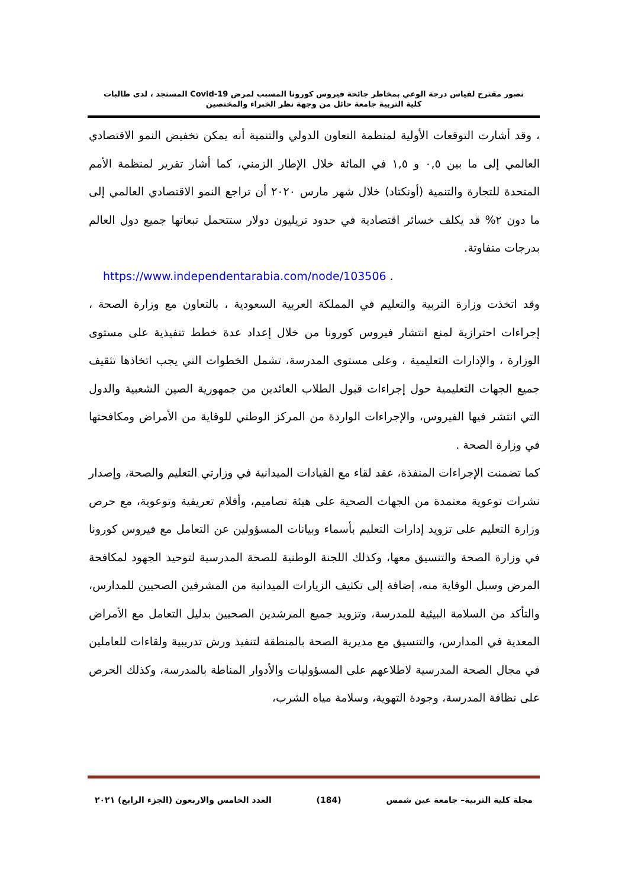تصور مقترح لقياس درجة الوعي بمخاطر جائحة فيروس كورونا المسبب لمرض Covid-19 المستجد ، لدى طالبات
كلية التربية جامعة حائل من وجهة نظر الخبراء والمختصين
، وقد أشارت التوقعات الأولية لمنظمة التعاون الدولي والتنمية أنه يمكن تخفيض النمو الاقتصادي العالمي إلى ما بين ٠,٥ و ١,٥ في المائة خلال الإطار الزمني، كما أشار تقرير لمنظمة الأمم المتحدة للتجارة والتنمية (أونكتاد) خلال شهر مارس ٢٠٢٠ أن تراجع النمو الاقتصادي العالمي إلى ما دون ٢% قد يكلف خسائر اقتصادية في حدود تريليون دولار ستتحمل تبعاتها جميع دول العالم بدرجات متفاوتة.
https://www.independentarabia.com/node/103506 .
وقد اتخذت وزارة التربية والتعليم في المملكة العربية السعودية ، بالتعاون مع وزارة الصحة ، إجراءات احترازية لمنع انتشار فيروس كورونا من خلال إعداد عدة خطط تنفيذية على مستوى الوزارة ، والإدارات التعليمية ، وعلى مستوى المدرسة، تشمل الخطوات التي يجب اتخاذها تثقيف جميع الجهات التعليمية حول إجراءات قبول الطلاب العائدين من جمهورية الصين الشعبية والدول التي انتشر فيها الفيروس، والإجراءات الواردة من المركز الوطني للوقاية من الأمراض ومكافحتها في وزارة الصحة .
كما تضمنت الإجراءات المنفذة، عقد لقاء مع القيادات الميدانية في وزارتي التعليم والصحة، وإصدار نشرات توعوية معتمدة من الجهات الصحية على هيئة تصاميم، وأفلام تعريفية وتوعوية، مع حرص وزارة التعليم على تزويد إدارات التعليم بأسماء وبيانات المسؤولين عن التعامل مع فيروس كورونا في وزارة الصحة والتنسيق معها، وكذلك اللجنة الوطنية للصحة المدرسية لتوحيد الجهود لمكافحة المرض وسبل الوقاية منه، إضافة إلى تكثيف الزيارات الميدانية من المشرفين الصحيين للمدارس، والتأكد من السلامة البيئية للمدرسة، وتزويد جميع المرشدين الصحيين بدليل التعامل مع الأمراض المعدية في المدارس، والتنسيق مع مديرية الصحة بالمنطقة لتنفيذ ورش تدريبية ولقاءات للعاملين في مجال الصحة المدرسية لاطلاعهم على المسؤوليات والأدوار المناطة بالمدرسة، وكذلك الحرص على نظافة المدرسة، وجودة التهوية، وسلامة مياه الشرب،
مجلة كلية التربية– جامعة عين شمس (184) العدد الخامس والاربعون (الجزء الرابع) ٢٠٢١